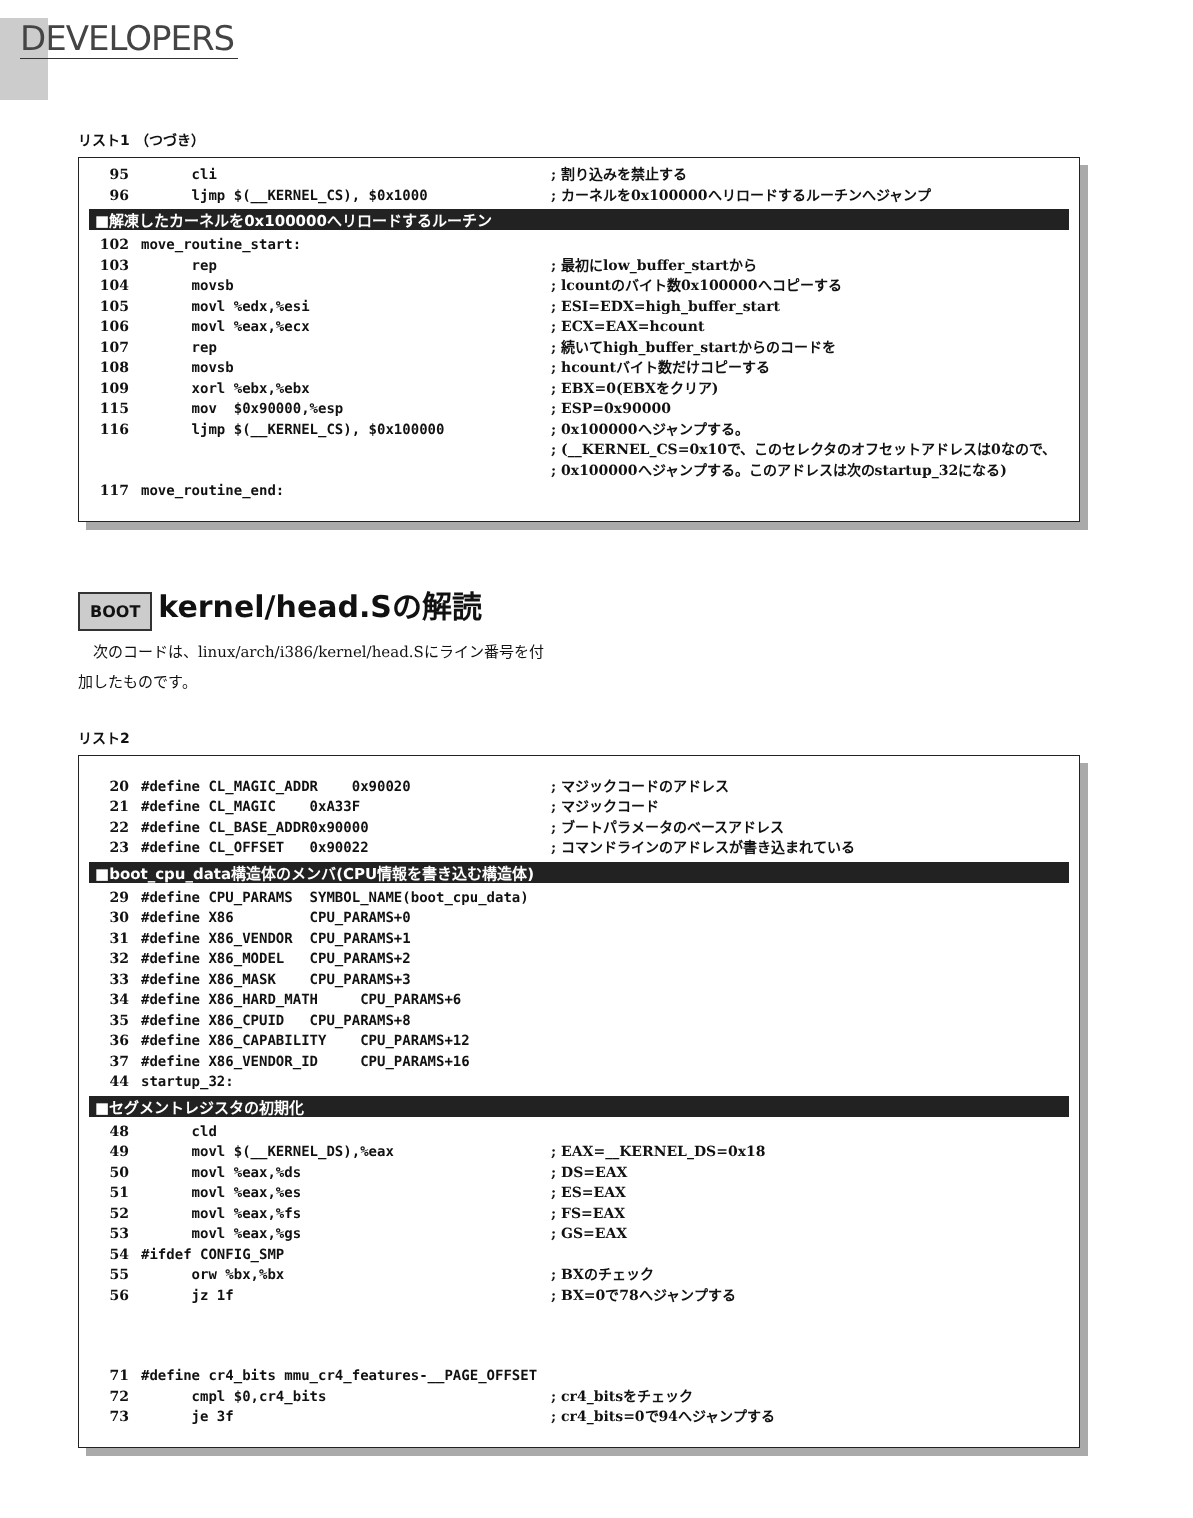DEVELOPERS
リスト1 （つづき）
95 cli; 割り込みを禁止する
96 ljmp $(__KERNEL_CS), $0x1000; カーネルを0x100000へリロードするルーチンへジャンプ
■解凍したカーネルを0x100000へリロードするルーチン
102 move_routine_start:
103 rep; 最初にlow_buffer_startから
104 movsb; lcountのバイト数0x100000へコピーする
105 movl %edx,%esi; ESI=EDX=high_buffer_start
106 movl %eax,%ecx; ECX=EAX=hcount
107 rep; 続いてhigh_buffer_startからのコードを
108 movsb; hcountバイト数だけコピーする
109 xorl %ebx,%ebx; EBX=0(EBXをクリア)
115 mov $0x90000,%esp; ESP=0x90000
116 ljmp $(__KERNEL_CS), $0x100000; 0x100000へジャンプする。
; (__KERNEL_CS=0x10で、このセレクタのオフセットアドレスは0なので、
; 0x100000へジャンプする。このアドレスは次のstartup_32になる)
117 move_routine_end:
BOOT kernel/head.Sの解読
　次のコードは、linux/arch/i386/kernel/head.Sにライン番号を付加したものです。
リスト2
20 #define CL_MAGIC_ADDR 0x90020; マジックコードのアドレス
21 #define CL_MAGIC 0xA33F; マジックコード
22 #define CL_BASE_ADDR0x90000; ブートパラメータのベースアドレス
23 #define CL_OFFSET 0x90022; コマンドラインのアドレスが書き込まれている
■boot_cpu_data構造体のメンバ(CPU情報を書き込む構造体)
29 #define CPU_PARAMS SYMBOL_NAME(boot_cpu_data)
30 #define X86 CPU_PARAMS+0
31 #define X86_VENDOR CPU_PARAMS+1
32 #define X86_MODEL CPU_PARAMS+2
33 #define X86_MASK CPU_PARAMS+3
34 #define X86_HARD_MATH CPU_PARAMS+6
35 #define X86_CPUID CPU_PARAMS+8
36 #define X86_CAPABILITY CPU_PARAMS+12
37 #define X86_VENDOR_ID CPU_PARAMS+16
44 startup_32:
■セグメントレジスタの初期化
48 cld
49 movl $(__KERNEL_DS),%eax; EAX=__KERNEL_DS=0x18
50 movl %eax,%ds; DS=EAX
51 movl %eax,%es; ES=EAX
52 movl %eax,%fs; FS=EAX
53 movl %eax,%gs; GS=EAX
54 #ifdef CONFIG_SMP
55 orw %bx,%bx; BXのチェック
56 jz 1f; BX=0で78へジャンプする
71 #define cr4_bits mmu_cr4_features-__PAGE_OFFSET
72 cmpl $0,cr4_bits; cr4_bitsをチェック
73 je 3f; cr4_bits=0で94へジャンプする